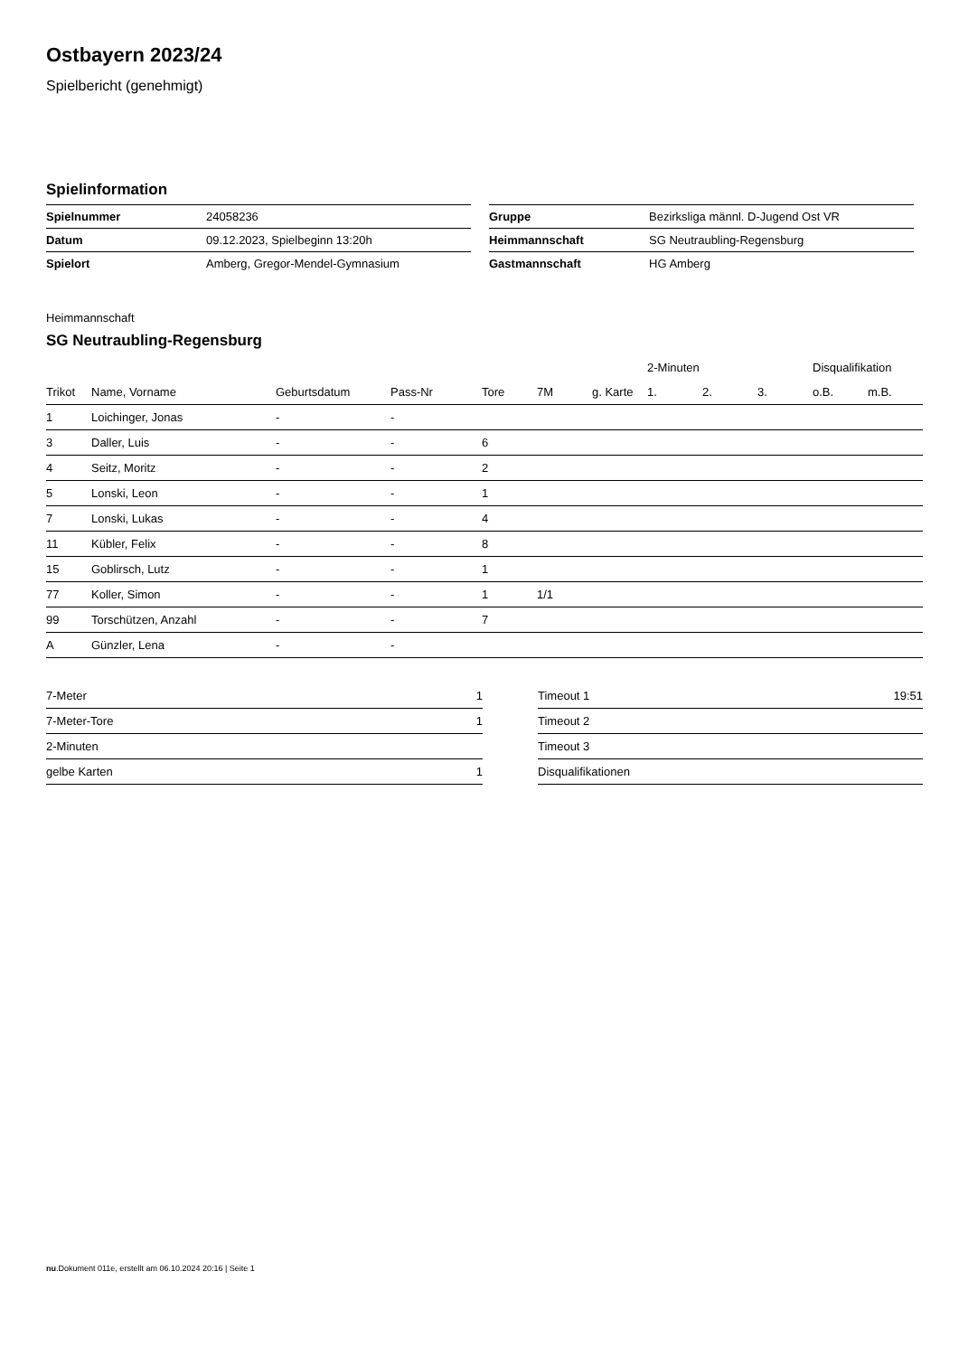Ostbayern 2023/24
Spielbericht (genehmigt)
Spielinformation
| Spielnummer | 24058236 | | Gruppe | Bezirksliga männl. D-Jugend Ost VR |
| Datum | 09.12.2023, Spielbeginn 13:20h | | Heimmannschaft | SG Neutraubling-Regensburg |
| Spielort | Amberg, Gregor-Mendel-Gymnasium | | Gastmannschaft | HG Amberg |
Heimmannschaft
SG Neutraubling-Regensburg
| | | | | | | | 2-Minuten | | | Disqualifikation | |
| --- | --- | --- | --- | --- | --- | --- | --- | --- | --- | --- | --- |
| Trikot | Name, Vorname | Geburtsdatum | Pass-Nr | Tore | 7M | g. Karte | 1. | 2. | 3. | o.B. | m.B. |
| 1 | Loichinger, Jonas | - | - | | | | | | | | |
| 3 | Daller, Luis | - | - | 6 | | | | | | | |
| 4 | Seitz, Moritz | - | - | 2 | | | | | | | |
| 5 | Lonski, Leon | - | - | 1 | | | | | | | |
| 7 | Lonski, Lukas | - | - | 4 | | | | | | | |
| 11 | Kübler, Felix | - | - | 8 | | | | | | | |
| 15 | Goblirsch, Lutz | - | - | 1 | | | | | | | |
| 77 | Koller, Simon | - | - | 1 | 1/1 | | | | | | |
| 99 | Torschützen, Anzahl | - | - | 7 | | | | | | | |
| A | Günzler, Lena | - | - | | | | | | | | |
| 7-Meter | 1 |
| 7-Meter-Tore | 1 |
| 2-Minuten | |
| gelbe Karten | 1 |
| Timeout 1 | 19:51 |
| Timeout 2 | |
| Timeout 3 | |
| Disqualifikationen | |
nu.Dokument 011e, erstellt am 06.10.2024 20:16 | Seite 1